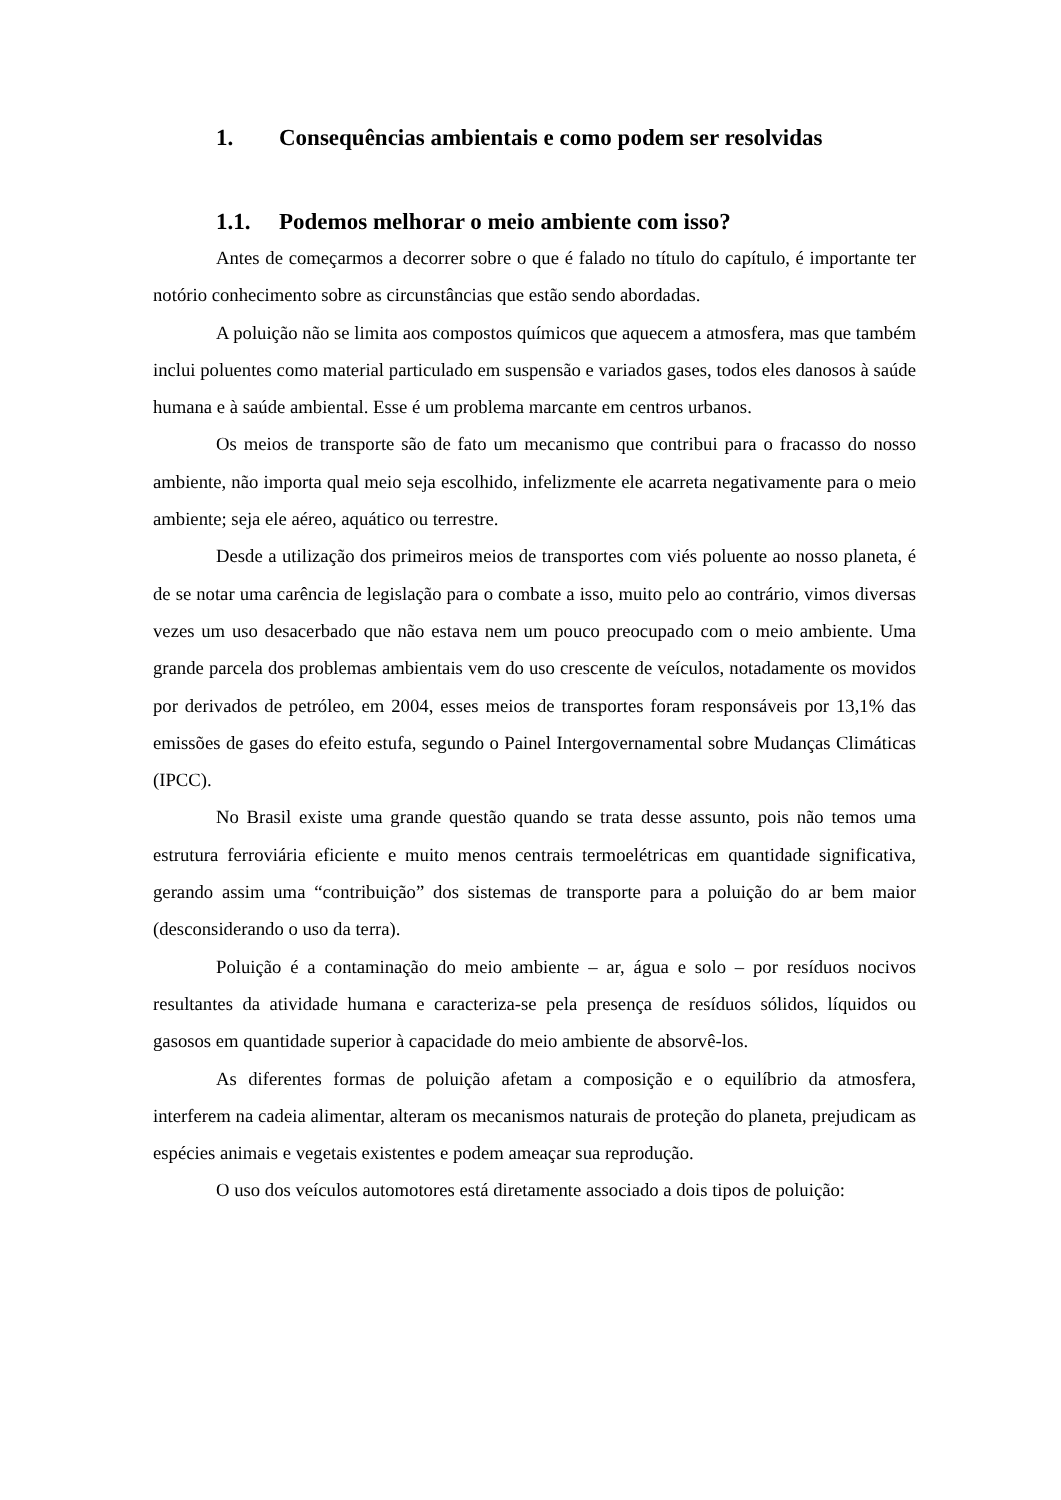1. Consequências ambientais e como podem ser resolvidas
1.1. Podemos melhorar o meio ambiente com isso?
Antes de começarmos a decorrer sobre o que é falado no título do capítulo, é importante ter notório conhecimento sobre as circunstâncias que estão sendo abordadas.
A poluição não se limita aos compostos químicos que aquecem a atmosfera, mas que também inclui poluentes como material particulado em suspensão e variados gases, todos eles danosos à saúde humana e à saúde ambiental. Esse é um problema marcante em centros urbanos.
Os meios de transporte são de fato um mecanismo que contribui para o fracasso do nosso ambiente, não importa qual meio seja escolhido, infelizmente ele acarreta negativamente para o meio ambiente; seja ele aéreo, aquático ou terrestre.
Desde a utilização dos primeiros meios de transportes com viés poluente ao nosso planeta, é de se notar uma carência de legislação para o combate a isso, muito pelo ao contrário, vimos diversas vezes um uso desacerbado que não estava nem um pouco preocupado com o meio ambiente. Uma grande parcela dos problemas ambientais vem do uso crescente de veículos, notadamente os movidos por derivados de petróleo, em 2004, esses meios de transportes foram responsáveis por 13,1% das emissões de gases do efeito estufa, segundo o Painel Intergovernamental sobre Mudanças Climáticas (IPCC).
No Brasil existe uma grande questão quando se trata desse assunto, pois não temos uma estrutura ferroviária eficiente e muito menos centrais termoelétricas em quantidade significativa, gerando assim uma “contribuição” dos sistemas de transporte para a poluição do ar bem maior (desconsiderando o uso da terra).
Poluição é a contaminação do meio ambiente – ar, água e solo – por resíduos nocivos resultantes da atividade humana e caracteriza-se pela presença de resíduos sólidos, líquidos ou gasosos em quantidade superior à capacidade do meio ambiente de absorvê-los.
As diferentes formas de poluição afetam a composição e o equilíbrio da atmosfera, interferem na cadeia alimentar, alteram os mecanismos naturais de proteção do planeta, prejudicam as espécies animais e vegetais existentes e podem ameaçar sua reprodução.
O uso dos veículos automotores está diretamente associado a dois tipos de poluição: